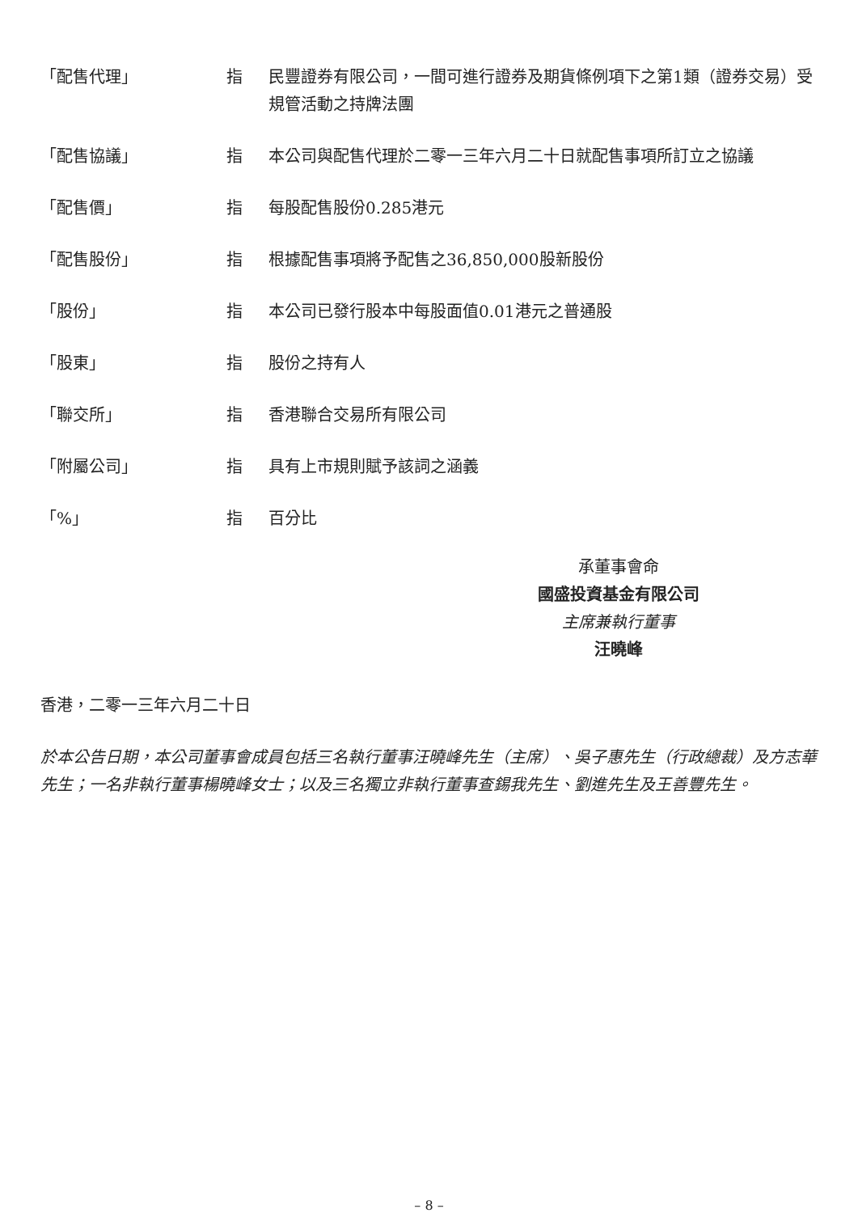| 「配售代理」 | 指 | 民豐證券有限公司，一間可進行證券及期貨條例項下之第1類（證券交易）受規管活動之持牌法團 |
| 「配售協議」 | 指 | 本公司與配售代理於二零一三年六月二十日就配售事項所訂立之協議 |
| 「配售價」 | 指 | 每股配售股份0.285港元 |
| 「配售股份」 | 指 | 根據配售事項將予配售之36,850,000股新股份 |
| 「股份」 | 指 | 本公司已發行股本中每股面值0.01港元之普通股 |
| 「股東」 | 指 | 股份之持有人 |
| 「聯交所」 | 指 | 香港聯合交易所有限公司 |
| 「附屬公司」 | 指 | 具有上市規則賦予該詞之涵義 |
| 「%」 | 指 | 百分比 |
承董事會命
國盛投資基金有限公司
主席兼執行董事
汪曉峰
香港，二零一三年六月二十日
於本公告日期，本公司董事會成員包括三名執行董事汪曉峰先生（主席）、吳子惠先生（行政總裁）及方志華先生；一名非執行董事楊曉峰女士；以及三名獨立非執行董事查錫我先生、劉進先生及王善豐先生。
– 8 –